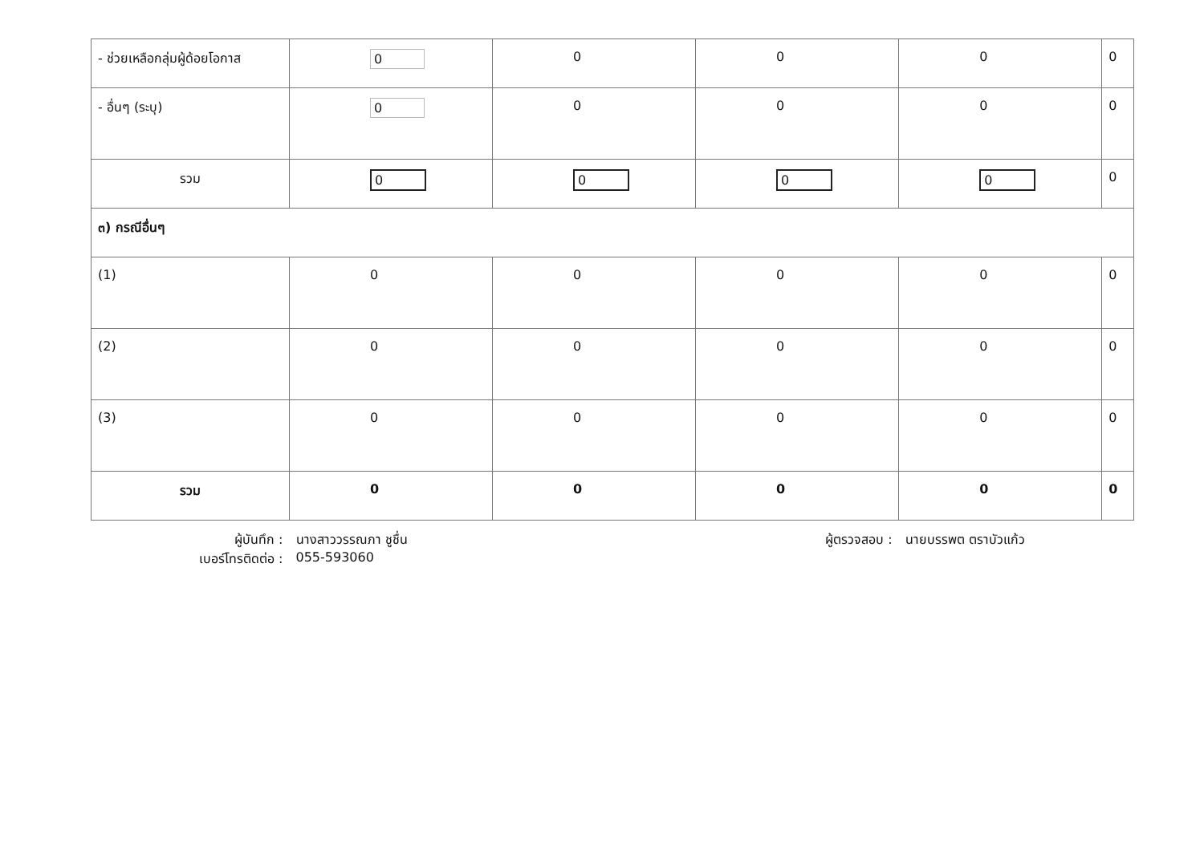| - ช่วยเหลือกลุ่มผู้ด้อยโอกาส | 0 | 0 | 0 | 0 | 0 |
| - อื่นๆ (ระบุ) | 0 | 0 | 0 | 0 | 0 |
| รวม | 0 | 0 | 0 | 0 | 0 |
| ๓) กรณีอื่นๆ | | | | | |
| (1) | 0 | 0 | 0 | 0 | 0 |
| (2) | 0 | 0 | 0 | 0 | 0 |
| (3) | 0 | 0 | 0 | 0 | 0 |
| รวม | 0 | 0 | 0 | 0 | 0 |
| ผู้บันทึก : เบอร์โทรติดต่อ : | นางสาววรรณภา ชูชื่น 055-593060 | | ผู้ตรวจสอบ : | นายบรรพต ตราบัวแก้ว | |